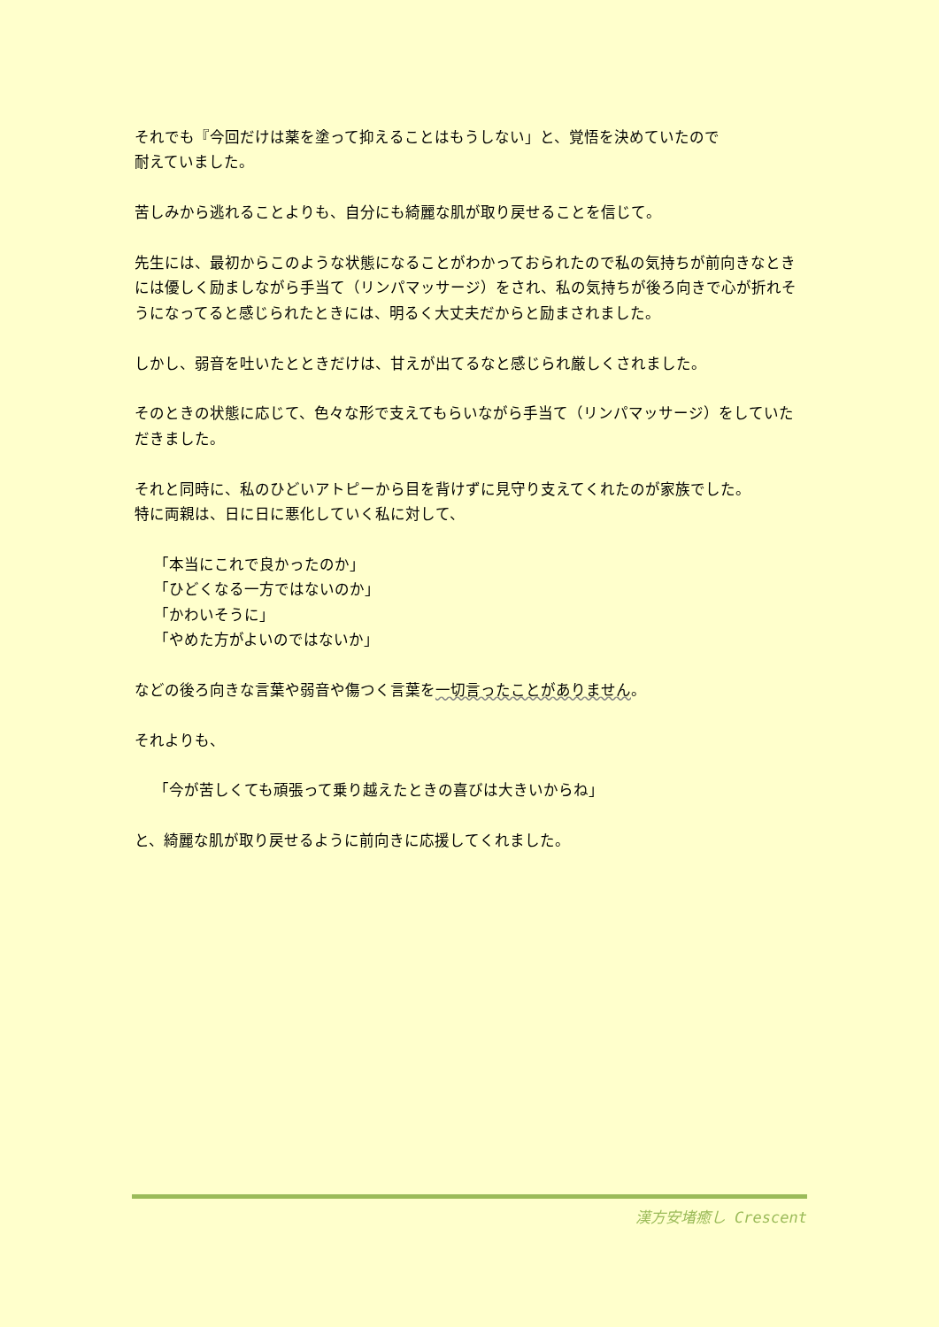それでも『今回だけは薬を塗って抑えることはもうしない」と、覚悟を決めていたので
耐えていました。
苦しみから逃れることよりも、自分にも綺麗な肌が取り戻せることを信じて。
先生には、最初からこのような状態になることがわかっておられたので私の気持ちが前向きなときには優しく励ましながら手当て（リンパマッサージ）をされ、私の気持ちが後ろ向きで心が折れそうになってると感じられたときには、明るく大丈夫だからと励まされました。
しかし、弱音を吐いたとときだけは、甘えが出てるなと感じられ厳しくされました。
そのときの状態に応じて、色々な形で支えてもらいながら手当て（リンパマッサージ）をしていただきました。
それと同時に、私のひどいアトピーから目を背けずに見守り支えてくれたのが家族でした。
特に両親は、日に日に悪化していく私に対して、
「本当にこれで良かったのか」
「ひどくなる一方ではないのか」
「かわいそうに」
「やめた方がよいのではないか」
などの後ろ向きな言葉や弱音や傷つく言葉を一切言ったことがありません。
それよりも、
「今が苦しくても頑張って乗り越えたときの喜びは大きいからね」
と、綺麗な肌が取り戻せるように前向きに応援してくれました。
漢方安堵癒し Crescent